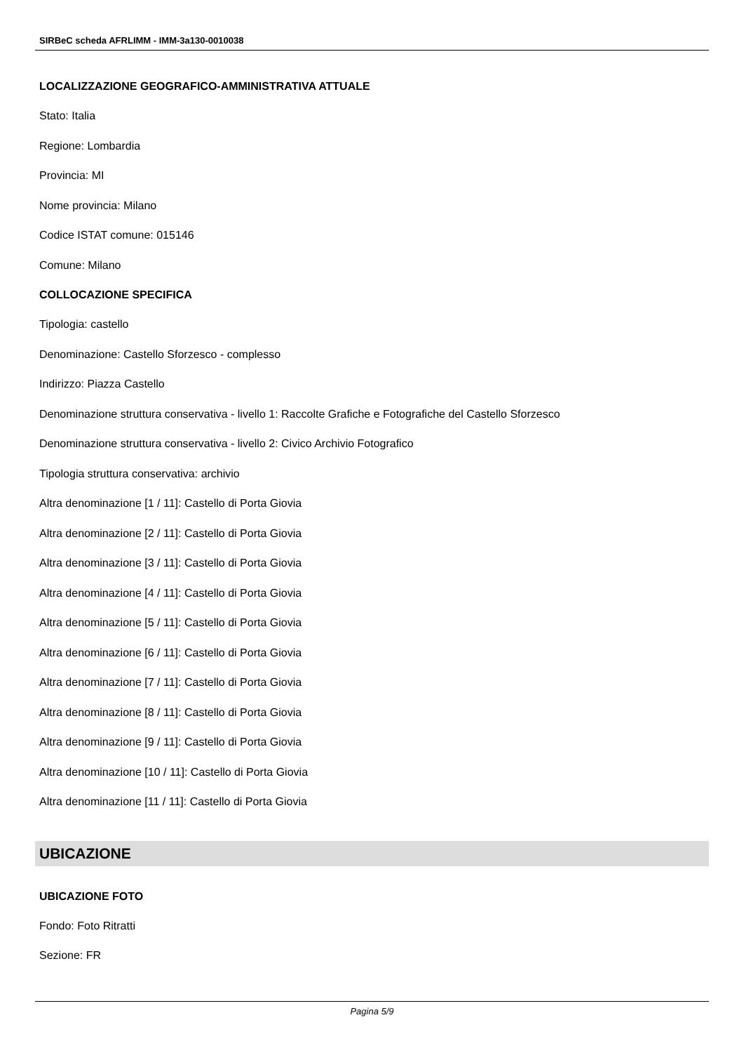SIRBeC scheda AFRLIMM - IMM-3a130-0010038
LOCALIZZAZIONE GEOGRAFICO-AMMINISTRATIVA ATTUALE
Stato: Italia
Regione: Lombardia
Provincia: MI
Nome provincia: Milano
Codice ISTAT comune: 015146
Comune: Milano
COLLOCAZIONE SPECIFICA
Tipologia: castello
Denominazione: Castello Sforzesco - complesso
Indirizzo: Piazza Castello
Denominazione struttura conservativa - livello 1: Raccolte Grafiche e Fotografiche del Castello Sforzesco
Denominazione struttura conservativa - livello 2: Civico Archivio Fotografico
Tipologia struttura conservativa: archivio
Altra denominazione [1 / 11]: Castello di Porta Giovia
Altra denominazione [2 / 11]: Castello di Porta Giovia
Altra denominazione [3 / 11]: Castello di Porta Giovia
Altra denominazione [4 / 11]: Castello di Porta Giovia
Altra denominazione [5 / 11]: Castello di Porta Giovia
Altra denominazione [6 / 11]: Castello di Porta Giovia
Altra denominazione [7 / 11]: Castello di Porta Giovia
Altra denominazione [8 / 11]: Castello di Porta Giovia
Altra denominazione [9 / 11]: Castello di Porta Giovia
Altra denominazione [10 / 11]: Castello di Porta Giovia
Altra denominazione [11 / 11]: Castello di Porta Giovia
UBICAZIONE
UBICAZIONE FOTO
Fondo: Foto Ritratti
Sezione: FR
Pagina 5/9